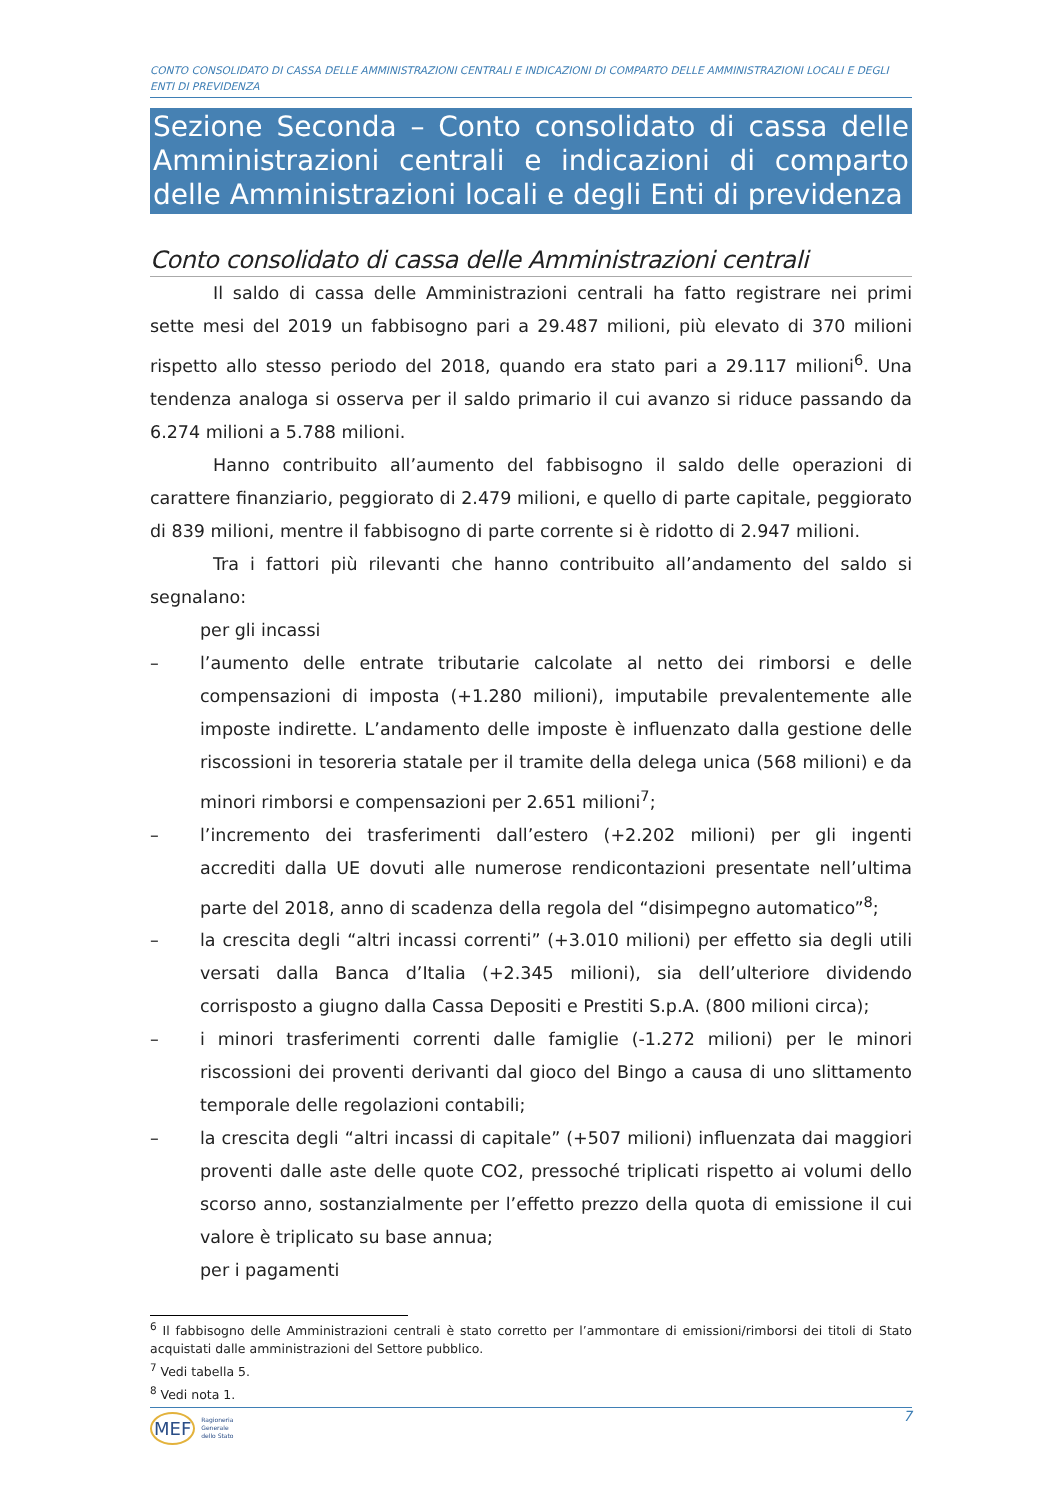CONTO CONSOLIDATO DI CASSA DELLE AMMINISTRAZIONI CENTRALI E INDICAZIONI DI COMPARTO DELLE AMMINISTRAZIONI LOCALI E DEGLI ENTI DI PREVIDENZA
Sezione Seconda – Conto consolidato di cassa delle Amministrazioni centrali e indicazioni di comparto delle Amministrazioni locali e degli Enti di previdenza
Conto consolidato di cassa delle Amministrazioni centrali
Il saldo di cassa delle Amministrazioni centrali ha fatto registrare nei primi sette mesi del 2019 un fabbisogno pari a 29.487 milioni, più elevato di 370 milioni rispetto allo stesso periodo del 2018, quando era stato pari a 29.117 milioni<sup>6</sup>. Una tendenza analoga si osserva per il saldo primario il cui avanzo si riduce passando da 6.274 milioni a 5.788 milioni.
Hanno contribuito all’aumento del fabbisogno il saldo delle operazioni di carattere finanziario, peggiorato di 2.479 milioni, e quello di parte capitale, peggiorato di 839 milioni, mentre il fabbisogno di parte corrente si è ridotto di 2.947 milioni.
Tra i fattori più rilevanti che hanno contribuito all’andamento del saldo si segnalano:
per gli incassi
– l’aumento delle entrate tributarie calcolate al netto dei rimborsi e delle compensazioni di imposta (+1.280 milioni), imputabile prevalentemente alle imposte indirette. L’andamento delle imposte è influenzato dalla gestione delle riscossioni in tesoreria statale per il tramite della delega unica (568 milioni) e da minori rimborsi e compensazioni per 2.651 milioni<sup>7</sup>;
– l’incremento dei trasferimenti dall’estero (+2.202 milioni) per gli ingenti accrediti dalla UE dovuti alle numerose rendicontazioni presentate nell’ultima parte del 2018, anno di scadenza della regola del “disimpegno automatico”<sup>8</sup>;
– la crescita degli “altri incassi correnti” (+3.010 milioni) per effetto sia degli utili versati dalla Banca d’Italia (+2.345 milioni), sia dell’ulteriore dividendo corrisposto a giugno dalla Cassa Depositi e Prestiti S.p.A. (800 milioni circa);
– i minori trasferimenti correnti dalle famiglie (-1.272 milioni) per le minori riscossioni dei proventi derivanti dal gioco del Bingo a causa di uno slittamento temporale delle regolazioni contabili;
– la crescita degli “altri incassi di capitale” (+507 milioni) influenzata dai maggiori proventi dalle aste delle quote CO2, pressoché triplicati rispetto ai volumi dello scorso anno, sostanzialmente per l’effetto prezzo della quota di emissione il cui valore è triplicato su base annua;
per i pagamenti
<sup>6</sup> Il fabbisogno delle Amministrazioni centrali è stato corretto per l’ammontare di emissioni/rimborsi dei titoli di Stato acquistati dalle amministrazioni del Settore pubblico.
<sup>7</sup> Vedi tabella 5.
<sup>8</sup> Vedi nota 1.
MEF Ragioneria
Generale
dello Stato
7